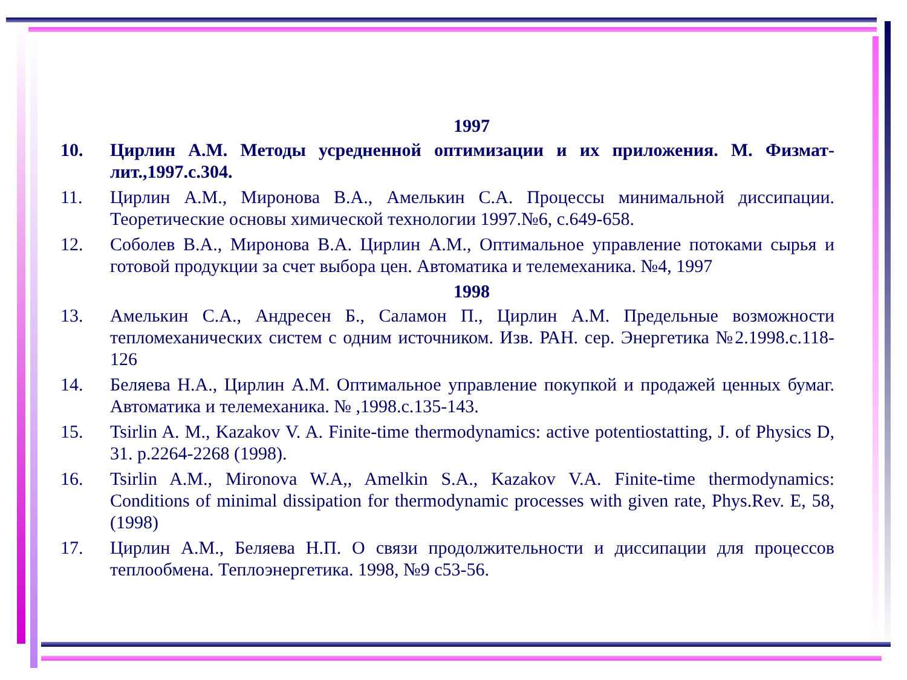1997
10. Цирлин А.М. Методы усредненной оптимизации и их приложения. М. Физмат-лит.,1997.с.304.
11. Цирлин А.М., Миронова В.А., Амелькин С.А. Процессы минимальной диссипации. Теоретические основы химической технологии 1997.№6, с.649-658.
12. Соболев В.А., Миронова В.А. Цирлин А.М., Оптимальное управление потоками сырья и готовой продукции за счет выбора цен. Автоматика и телемеханика. №4, 1997
1998
13. Амелькин С.А., Андресен Б., Саламон П., Цирлин А.М. Предельные возможности тепломеханических систем с одним источником. Изв. РАН. сер. Энергетика №2.1998.с.118-126
14. Беляева Н.А., Цирлин А.М. Оптимальное управление покупкой и продажей ценных бумаг. Автоматика и телемеханика. № ,1998.с.135-143.
15. Tsirlin A. M., Kazakov V. A. Finite-time thermodynamics: active potentiostatting, J. of Physics D, 31. p.2264-2268 (1998).
16. Tsirlin A.M., Mironova W.A,, Amelkin S.A., Kazakov V.A. Finite-time thermodynamics: Conditions of minimal dissipation for thermodynamic processes with given rate, Phys.Rev. E, 58, (1998)
17. Цирлин А.М., Беляева Н.П. О связи продолжительности и диссипации для процессов теплообмена. Теплоэнергетика. 1998, №9 с53-56.